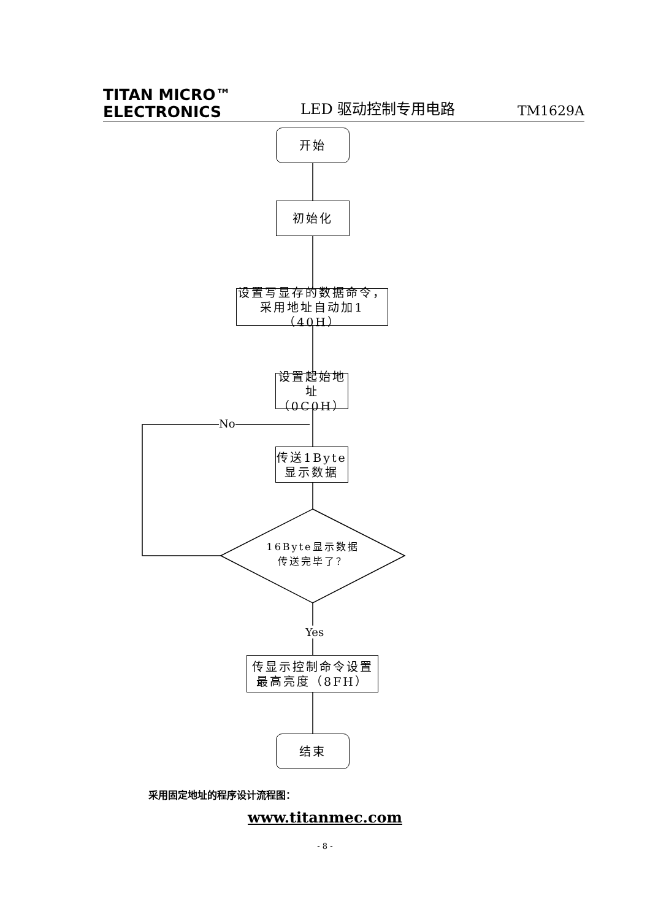TITAN MICRO™
ELECTRONICS
LED 驱动控制专用电路
TM1629A
开始
初始化
设置写显存的数据命令，
采用地址自动加1（40H）
设置起始地
址（0C0H）
No
传送1Byte
显示数据
16Byte显示数据
传送完毕了？
Yes
传显示控制命令设置
最高亮度（8FH）
结束
采用固定地址的程序设计流程图：
www.titanmec.com
- 8 -